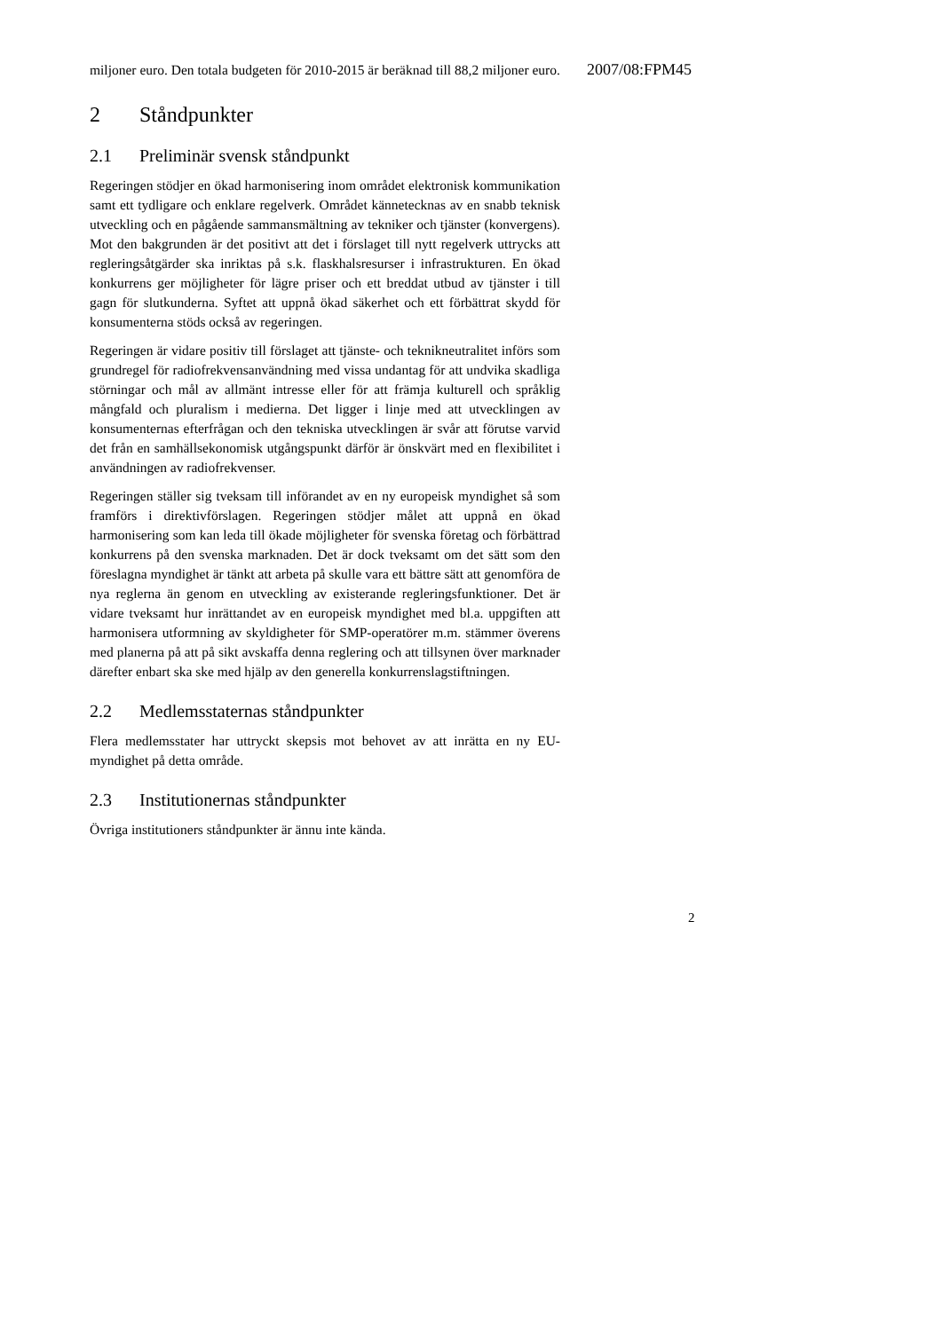miljoner euro. Den totala budgeten för 2010-2015 är beräknad till 88,2 miljoner euro.
2 Ståndpunkter
2.1 Preliminär svensk ståndpunkt
Regeringen stödjer en ökad harmonisering inom området elektronisk kommunikation samt ett tydligare och enklare regelverk. Området kännetecknas av en snabb teknisk utveckling och en pågående sammansmältning av tekniker och tjänster (konvergens). Mot den bakgrunden är det positivt att det i förslaget till nytt regelverk uttrycks att regleringsåtgärder ska inriktas på s.k. flaskhalsresurser i infrastrukturen. En ökad konkurrens ger möjligheter för lägre priser och ett breddat utbud av tjänster i till gagn för slutkunderna. Syftet att uppnå ökad säkerhet och ett förbättrat skydd för konsumenterna stöds också av regeringen.
Regeringen är vidare positiv till förslaget att tjänste- och teknikneutralitet införs som grundregel för radiofrekvensanvändning med vissa undantag för att undvika skadliga störningar och mål av allmänt intresse eller för att främja kulturell och språklig mångfald och pluralism i medierna. Det ligger i linje med att utvecklingen av konsumenternas efterfrågan och den tekniska utvecklingen är svår att förutse varvid det från en samhällsekonomisk utgångspunkt därför är önskvärt med en flexibilitet i användningen av radiofrekvenser.
Regeringen ställer sig tveksam till införandet av en ny europeisk myndighet så som framförs i direktivförslagen. Regeringen stödjer målet att uppnå en ökad harmonisering som kan leda till ökade möjligheter för svenska företag och förbättrad konkurrens på den svenska marknaden. Det är dock tveksamt om det sätt som den föreslagna myndighet är tänkt att arbeta på skulle vara ett bättre sätt att genomföra de nya reglerna än genom en utveckling av existerande regleringsfunktioner. Det är vidare tveksamt hur inrättandet av en europeisk myndighet med bl.a. uppgiften att harmonisera utformning av skyldigheter för SMP-operatörer m.m. stämmer överens med planerna på att på sikt avskaffa denna reglering och att tillsynen över marknader därefter enbart ska ske med hjälp av den generella konkurrenslagstiftningen.
2.2 Medlemsstaternas ståndpunkter
Flera medlemsstater har uttryckt skepsis mot behovet av att inrätta en ny EU-myndighet på detta område.
2.3 Institutionernas ståndpunkter
Övriga institutioners ståndpunkter är ännu inte kända.
2007/08:FPM45
2